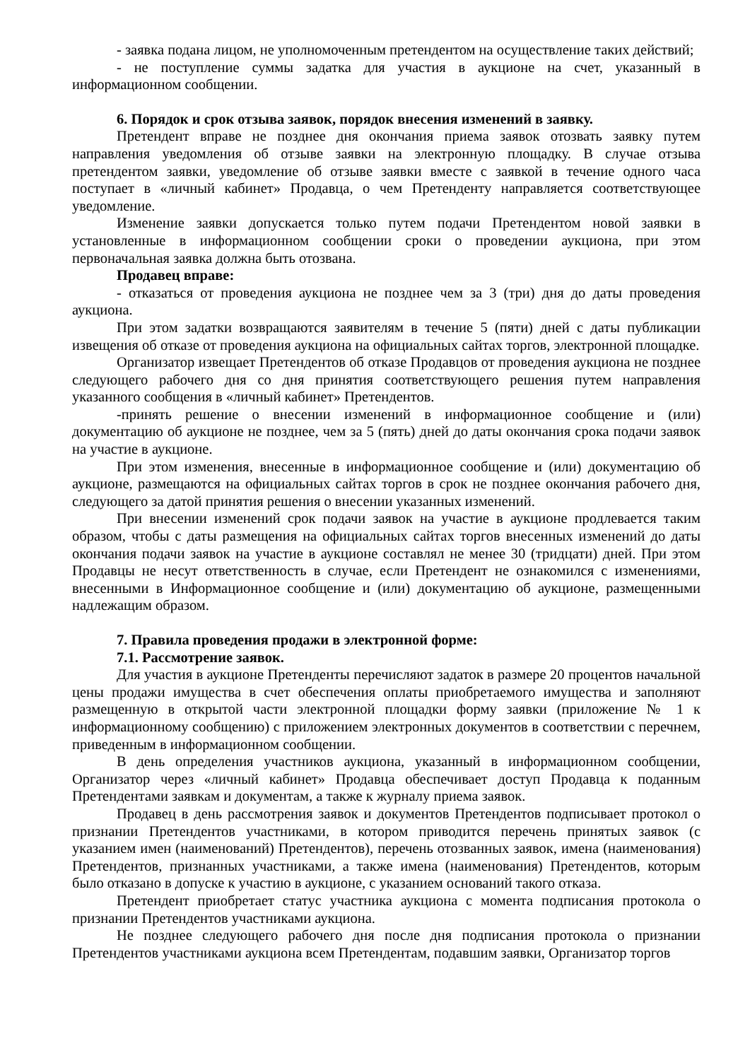- заявка подана лицом, не уполномоченным претендентом на осуществление таких действий;
- не поступление суммы задатка для участия в аукционе на счет, указанный в информационном сообщении.
6. Порядок и срок отзыва заявок, порядок внесения изменений в заявку.
Претендент вправе не позднее дня окончания приема заявок отозвать заявку путем направления уведомления об отзыве заявки на электронную площадку. В случае отзыва претендентом заявки, уведомление об отзыве заявки вместе с заявкой в течение одного часа поступает в «личный кабинет» Продавца, о чем Претенденту направляется соответствующее уведомление.
Изменение заявки допускается только путем подачи Претендентом новой заявки в установленные в информационном сообщении сроки о проведении аукциона, при этом первоначальная заявка должна быть отозвана.
Продавец вправе:
- отказаться от проведения аукциона не позднее чем за 3 (три) дня до даты проведения аукциона.
При этом задатки возвращаются заявителям в течение 5 (пяти) дней с даты публикации извещения об отказе от проведения аукциона на официальных сайтах торгов, электронной площадке.
Организатор извещает Претендентов об отказе Продавцов от проведения аукциона не позднее следующего рабочего дня со дня принятия соответствующего решения путем направления указанного сообщения в «личный кабинет» Претендентов.
-принять решение о внесении изменений в информационное сообщение и (или) документацию об аукционе не позднее, чем за 5 (пять) дней до даты окончания срока подачи заявок на участие в аукционе.
При этом изменения, внесенные в информационное сообщение и (или) документацию об аукционе, размещаются на официальных сайтах торгов в срок не позднее окончания рабочего дня, следующего за датой принятия решения о внесении указанных изменений.
При внесении изменений срок подачи заявок на участие в аукционе продлевается таким образом, чтобы с даты размещения на официальных сайтах торгов внесенных изменений до даты окончания подачи заявок на участие в аукционе составлял не менее 30 (тридцати) дней. При этом Продавцы не несут ответственность в случае, если Претендент не ознакомился с изменениями, внесенными в Информационное сообщение и (или) документацию об аукционе, размещенными надлежащим образом.
7. Правила проведения продажи в электронной форме:
7.1. Рассмотрение заявок.
Для участия в аукционе Претенденты перечисляют задаток в размере 20 процентов начальной цены продажи имущества в счет обеспечения оплаты приобретаемого имущества и заполняют размещенную в открытой части электронной площадки форму заявки (приложение № 1 к информационному сообщению) с приложением электронных документов в соответствии с перечнем, приведенным в информационном сообщении.
В день определения участников аукциона, указанный в информационном сообщении, Организатор через «личный кабинет» Продавца обеспечивает доступ Продавца к поданным Претендентами заявкам и документам, а также к журналу приема заявок.
Продавец в день рассмотрения заявок и документов Претендентов подписывает протокол о признании Претендентов участниками, в котором приводится перечень принятых заявок (с указанием имен (наименований) Претендентов), перечень отозванных заявок, имена (наименования) Претендентов, признанных участниками, а также имена (наименования) Претендентов, которым было отказано в допуске к участию в аукционе, с указанием оснований такого отказа.
Претендент приобретает статус участника аукциона с момента подписания протокола о признании Претендентов участниками аукциона.
Не позднее следующего рабочего дня после дня подписания протокола о признании Претендентов участниками аукциона всем Претендентам, подавшим заявки, Организатор торгов